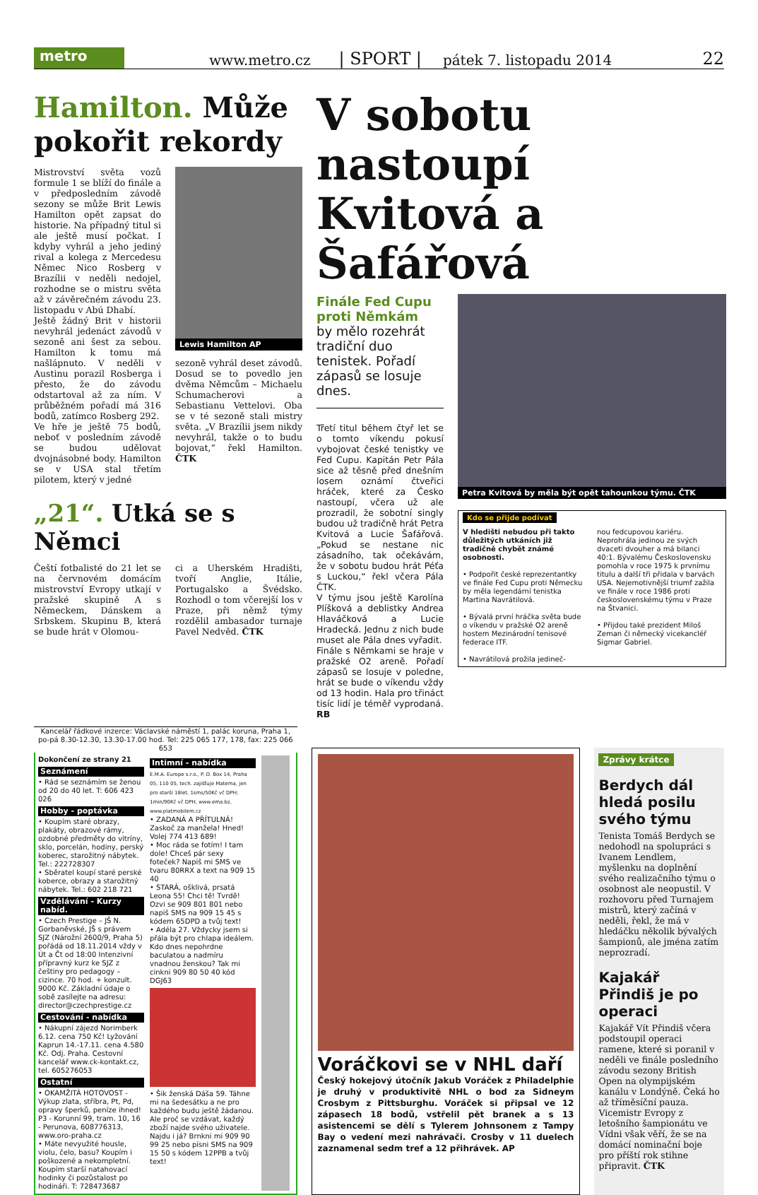metro
www.metro.cz
| SPORT |
pátek 7. listopadu 2014
22
Hamilton. Může pokořit rekordy
Mistrovství světa vozů formule 1 se blíží do finále a v předposledním závodě sezony se může Brit Lewis Hamilton opět zapsat do historie. Na případný titul si ale ještě musí počkat. I kdyby vyhrál a jeho jediný rival a kolega z Mercedesu Němec Nico Rosberg v Brazílii v neděli nedojel, rozhodne se o mistru světa až v závěrečném závodu 23. listopadu v Abú Dhabí.
Ještě žádný Brit v historii nevyhrál jedenáct závodů v sezoně ani šest za sebou. Hamilton k tomu má našlápnuto. V neděli v Austinu porazil Rosberga i přesto, že do závodu odstartoval až za ním. V průběžném pořadí má 316 bodů, zatímco Rosberg 292.
Ve hře je ještě 75 bodů, neboť v posledním závodě se budou udělovat dvojnásobné body. Hamilton se v USA stal třetím pilotem, který v jedné
Lewis Hamilton AP
sezoně vyhrál deset závodů. Dosud se to povedlo jen dvěma Němcům – Michaelu Schumacherovi a Sebastianu Vettelovi. Oba se v té sezoně stali mistry světa. „V Brazílii jsem nikdy nevyhrál, takže o to budu bojovat,“ řekl Hamilton. ČTK
„21“. Utká se s Němci
Čeští fotbalisté do 21 let se na červnovém domácím mistrovství Evropy utkají v pražské skupině A s Německem, Dánskem a Srbskem. Skupinu B, která se bude hrát v Olomou-
ci a Uherském Hradišti, tvoří Anglie, Itálie, Portugalsko a Švédsko. Rozhodl o tom včerejší los v Praze, při němž týmy rozdělil ambasador turnaje Pavel Nedvěd. ČTK
V sobotu nastoupí Kvitová a Šafářová
Finále Fed Cupu proti Němkám
by mělo rozehrát tradiční duo tenistek. Pořadí zápasů se losuje dnes.
Třetí titul během čtyř let se o tomto víkendu pokusí vybojovat české tenistky ve Fed Cupu. Kapitán Petr Pála sice až těsně před dnešním losem oznámí čtveřici hráček, které za Česko nastoupí, včera už ale prozradil, že sobotní singly budou už tradičně hrát Petra Kvitová a Lucie Šafářová. „Pokud se nestane nic zásadního, tak očekávám, že v sobotu budou hrát Péťa s Luckou,“ řekl včera Pála ČTK.
V týmu jsou ještě Karolína Plíšková a deblistky Andrea Hlaváčková a Lucie Hradecká. Jednu z nich bude muset ale Pála dnes vyřadit.
Finále s Němkami se hraje v pražské O2 areně. Pořadí zápasů se losuje v poledne, hrát se bude o víkendu vždy od 13 hodin. Hala pro třináct tisíc lidí je téměř vyprodaná. RB
Petra Kvitová by měla být opět tahounkou týmu. ČTK
Kdo se přijde podívat
V hledišti nebudou při takto důležitých utkáních již tradičně chybět známé osobnosti.
• Podpořit české reprezentantky ve finále Fed Cupu proti Německu by měla legendární tenistka Martina Navrátilová.
• Bývalá první hráčka světa bude o víkendu v pražské O2 areně hostem Mezinárodní tenisové federace ITF.
• Navrátilová prožila jedineč-
nou fedcupovou kariéru. Neprohrála jedinou ze svých dvaceti dvouher a má bilanci 40:1. Bývalému Československu pomohla v roce 1975 k prvnímu titulu a další tři přidala v barvách USA. Nejemotivnější triumf zažila ve finále v roce 1986 proti československému týmu v Praze na Štvanici.
• Přijdou také prezident Miloš Zeman či německý vicekancléř Sigmar Gabriel.
Kancelář řádkové inzerce: Václavské náměstí 1, palác koruna, Praha 1, po-pá 8.30-12.30, 13.30-17.00 hod. Tel: 225 065 177, 178, fax: 225 066 653
Dokončení ze strany 21
Seznámení
• Rád se seznámím se ženou od 20 do 40 let. T: 606 423 026
Hobby - poptávka
• Koupím staré obrazy, plakáty, obrazové rámy, ozdobné předměty do vitríny, sklo, porcelán, hodiny, perský koberec, starožitný nábytek. Tel.: 222728307
• Sběratel koupí staré perské koberce, obrazy a starožitný nábytek. Tel.: 602 218 721
Vzdělávání - Kurzy nabíd.
• Czech Prestige – JŠ N. Gorbaněvské, JŠ s právem SJZ (Nárožní 2600/9, Praha 5) pořádá od 18.11.2014 vždy v Út a Čt od 18:00 Intenzivní přípravný kurz ke SJZ z češtiny pro pedagogy – cizince. 70 hod. + konzult. 9000 Kč. Základní údaje o sobě zasílejte na adresu: director@czechprestige.cz
Cestování - nabídka
• Nákupní zájezd Norimberk 6.12. cena 750 Kč! Lyžování Kaprun 14.-17.11. cena 4.580 Kč. Odj. Praha. Cestovní kancelář www.ck-kontakt.cz, tel. 605276053
Ostatní
• OKAMŽITÁ HOTOVOST - Výkup zlata, stříbra, Pt, Pd, opravy šperků, peníze ihned! P3 - Korunní 99, tram. 10, 16 - Perunova, 608776313, www.oro-praha.cz
• Máte nevyužité housle, violu, čelo, basu? Koupím i poškozené a nekompletní. Koupím starší natahovací hodinky či pozůstalost po hodináři. T: 728473687
Intimní - nabídka
E.M.A. Europe s.r.o., P. O. Box 14, Praha 05, 110 05, tech. zajišťuje Matema, jen pro starší 18let, 1sms/50Kč vč DPH; 1min/90Kč vč DPH, www.ema.bz, www.platmobilem.cz
• ZADANÁ A PŘÍTULNÁ! Zaskoč za manžela! Hned! Volej 774 413 689!
• Moc ráda se fotím! I tam dole! Chceš pár sexy foteček? Napiš mi SMS ve tvaru 80RRX a text na 909 15 40
• STARÁ, ošklivá, prsatá Leona 55! Chci tě! Tvrdě! Ozvi se 909 801 801 nebo napiš SMS na 909 15 45 s kódem 65DPD a tvůj text!
• Adéla 27. Vždycky jsem si přála být pro chlapa ideálem. Kdo dnes nepohrdne baculatou a nadmíru vnadnou ženskou? Tak mi cinkni 909 80 50 40 kód DGJ63
• Šik ženská Dáša 59. Táhne mi na šedesátku a ne pro každého budu ještě žádanou. Ale proč se vzdávat, každý zboží najde svého uživatele. Najdu i já? Brnkni mi 909 90 99 25 nebo písni SMS na 909 15 50 s kódem 12PPB a tvůj text!
Voráčkovi se v NHL daří
Český hokejový útočník Jakub Voráček z Philadelphie je druhý v produktivitě NHL o bod za Sidneym Crosbym z Pittsburghu. Voráček si připsal ve 12 zápasech 18 bodů, vstřelil pět branek a s 13 asistencemi se dělí s Tylerem Johnsonem z Tampy Bay o vedení mezi nahrávači. Crosby v 11 duelech zaznamenal sedm tref a 12 přihrávek. AP
Zprávy krátce
Berdych dál hledá posilu svého týmu
Tenista Tomáš Berdych se nedohodl na spolupráci s Ivanem Lendlem, myšlenku na doplnění svého realizačního týmu o osobnost ale neopustil. V rozhovoru před Turnajem mistrů, který začíná v neděli, řekl, že má v hledáčku několik bývalých šampionů, ale jména zatím neprozradí.
Kajakář Přindiš je po operaci
Kajakář Vít Přindiš včera podstoupil operaci ramene, které si poranil v neděli ve finále posledního závodu sezony British Open na olympijském kanálu v Londýně. Čeká ho až tříměsíční pauza. Vicemistr Evropy z letošního šampionátu ve Vídni však věří, že se na domácí nominační boje pro příští rok stihne připravit. ČTK